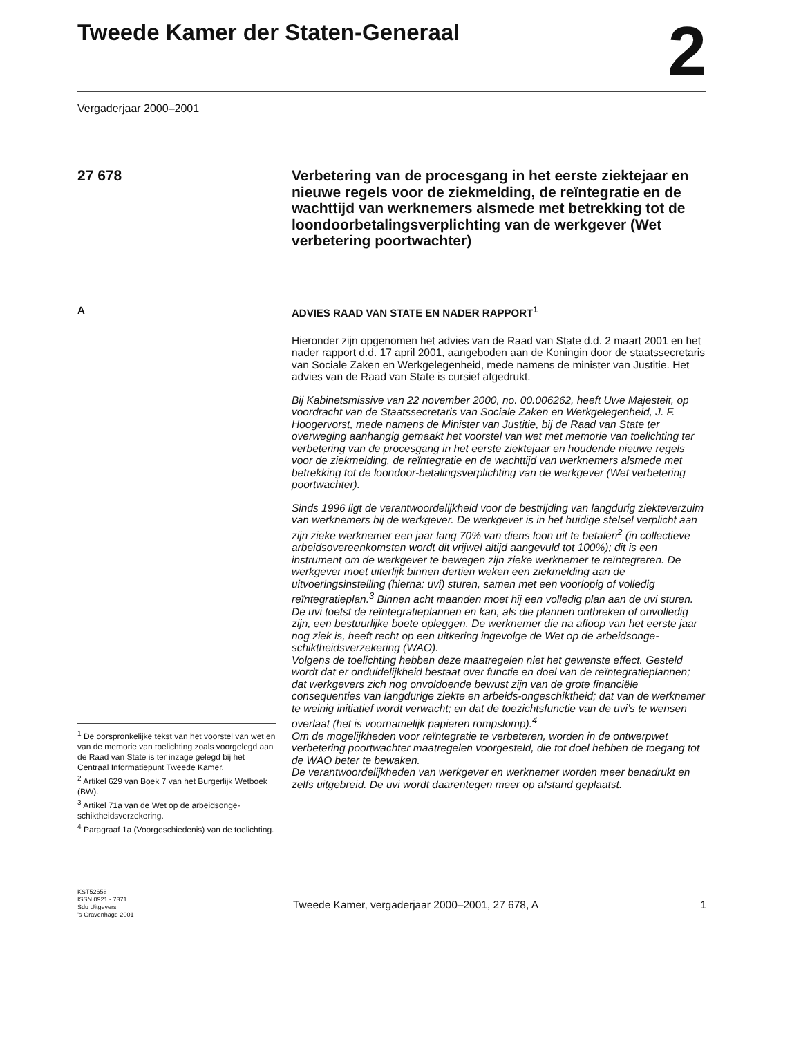Tweede Kamer der Staten-Generaal
2
Vergaderjaar 2000–2001
27 678
Verbetering van de procesgang in het eerste ziektejaar en nieuwe regels voor de ziekmelding, de reïntegratie en de wachttijd van werknemers alsmede met betrekking tot de loondoorbetalingsverplichting van de werkgever (Wet verbetering poortwachter)
A
ADVIES RAAD VAN STATE EN NADER RAPPORT<sup>1</sup>
Hieronder zijn opgenomen het advies van de Raad van State d.d. 2 maart 2001 en het nader rapport d.d. 17 april 2001, aangeboden aan de Koningin door de staatssecretaris van Sociale Zaken en Werkgelegenheid, mede namens de minister van Justitie. Het advies van de Raad van State is cursief afgedrukt.
Bij Kabinetsmissive van 22 november 2000, no. 00.006262, heeft Uwe Majesteit, op voordracht van de Staatssecretaris van Sociale Zaken en Werkgelegenheid, J. F. Hoogervorst, mede namens de Minister van Justitie, bij de Raad van State ter overweging aanhangig gemaakt het voorstel van wet met memorie van toelichting ter verbetering van de procesgang in het eerste ziektejaar en houdende nieuwe regels voor de ziekmelding, de reïntegratie en de wachttijd van werknemers alsmede met betrekking tot de loondoor-betalingsverplichting van de werkgever (Wet verbetering poortwachter).
Sinds 1996 ligt de verantwoordelijkheid voor de bestrijding van langdurig ziekteverzuim van werknemers bij de werkgever. De werkgever is in het huidige stelsel verplicht aan zijn zieke werknemer een jaar lang 70% van diens loon uit te betalen<sup>2</sup> (in collectieve arbeidsovereenkomsten wordt dit vrijwel altijd aangevuld tot 100%); dit is een instrument om de werkgever te bewegen zijn zieke werknemer te reïntegreren. De werkgever moet uiterlijk binnen dertien weken een ziekmelding aan de uitvoeringsinstelling (hierna: uvi) sturen, samen met een voorlopig of volledig reïntegratieplan.<sup>3</sup> Binnen acht maanden moet hij een volledig plan aan de uvi sturen. De uvi toetst de reïntegratieplannen en kan, als die plannen ontbreken of onvolledig zijn, een bestuurlijke boete opleggen. De werknemer die na afloop van het eerste jaar nog ziek is, heeft recht op een uitkering ingevolge de Wet op de arbeidsonge-schiktheidsverzekering (WAO).
Volgens de toelichting hebben deze maatregelen niet het gewenste effect. Gesteld wordt dat er onduidelijkheid bestaat over functie en doel van de reïntegratieplannen; dat werkgevers zich nog onvoldoende bewust zijn van de grote financiële consequenties van langdurige ziekte en arbeids-ongeschiktheid; dat van de werknemer te weinig initiatief wordt verwacht; en dat de toezichtsfunctie van de uvi’s te wensen overlaat (het is voornamelijk papieren rompslomp).<sup>4</sup>
Om de mogelijkheden voor reïntegratie te verbeteren, worden in de ontwerpwet verbetering poortwachter maatregelen voorgesteld, die tot doel hebben de toegang tot de WAO beter te bewaken.
De verantwoordelijkheden van werkgever en werknemer worden meer benadrukt en zelfs uitgebreid. De uvi wordt daarentegen meer op afstand geplaatst.
<sup>1</sup> De oorspronkelijke tekst van het voorstel van wet en van de memorie van toelichting zoals voorgelegd aan de Raad van State is ter inzage gelegd bij het Centraal Informatiepunt Tweede Kamer.
<sup>2</sup> Artikel 629 van Boek 7 van het Burgerlijk Wetboek (BW).
<sup>3</sup> Artikel 71a van de Wet op de arbeidsonge-schiktheidsverzekering.
<sup>4</sup> Paragraaf 1a (Voorgeschiedenis) van de toelichting.
KST52658
ISSN 0921 - 7371
Sdu Uitgevers
’s-Gravenhage 2001
Tweede Kamer, vergaderjaar 2000–2001, 27 678, A 1